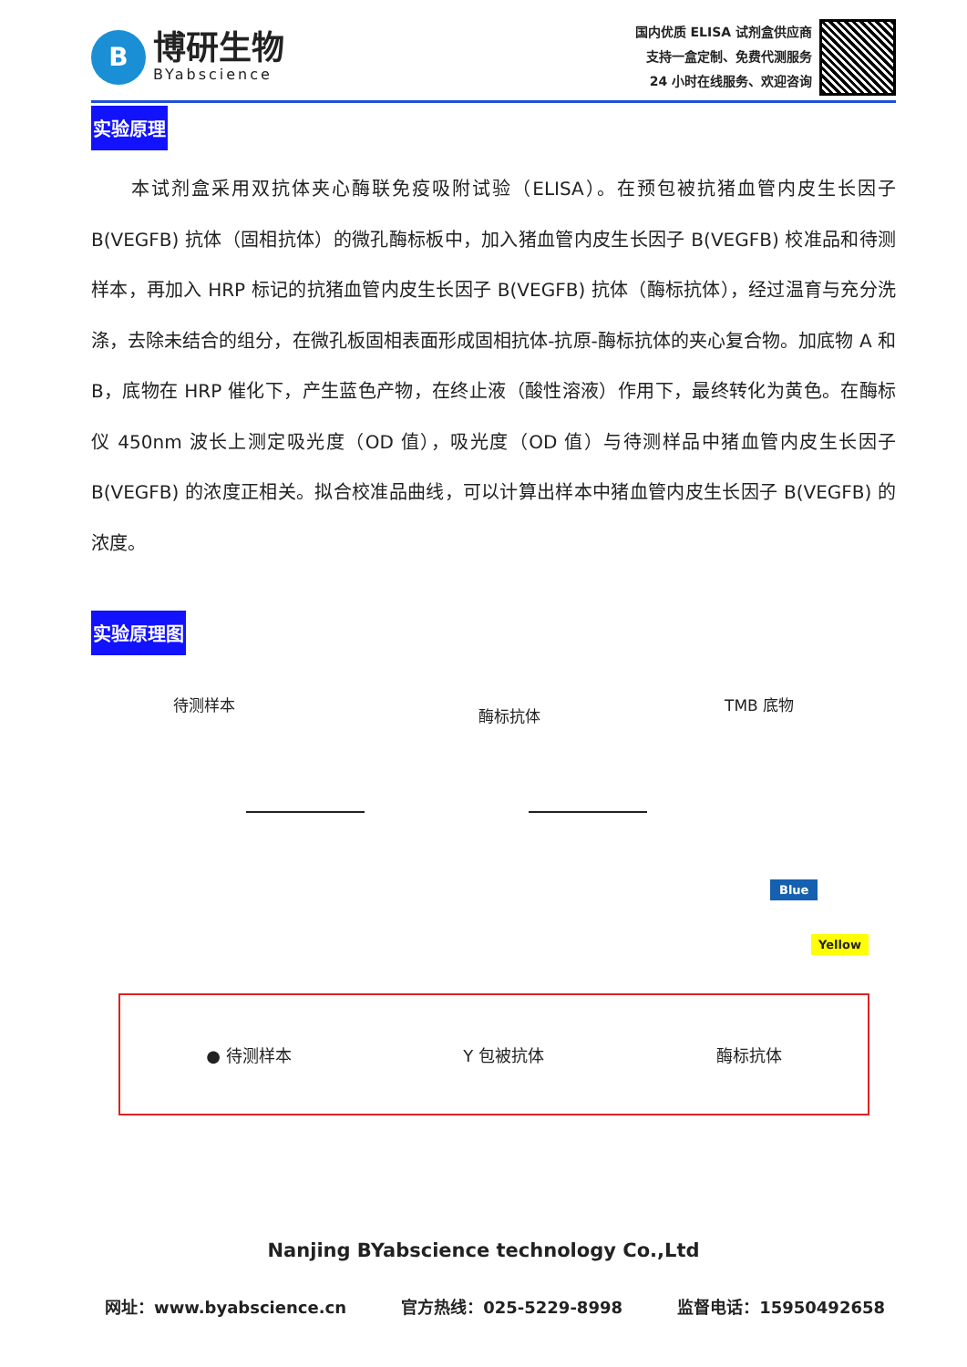B
博研生物
BYabscience
国内优质 ELISA 试剂盒供应商
支持一盒定制、免费代测服务
24 小时在线服务、欢迎咨询
实验原理
　　本试剂盒采用双抗体夹心酶联免疫吸附试验（ELISA）。在预包被抗猪血管内皮生长因子B(VEGFB) 抗体（固相抗体）的微孔酶标板中，加入猪血管内皮生长因子 B(VEGFB) 校准品和待测样本，再加入 HRP 标记的抗猪血管内皮生长因子 B(VEGFB) 抗体（酶标抗体），经过温育与充分洗涤，去除未结合的组分，在微孔板固相表面形成固相抗体-抗原-酶标抗体的夹心复合物。加底物 A 和 B，底物在 HRP 催化下，产生蓝色产物，在终止液（酸性溶液）作用下，最终转化为黄色。在酶标仪 450nm 波长上测定吸光度（OD 值），吸光度（OD 值）与待测样品中猪血管内皮生长因子 B(VEGFB) 的浓度正相关。拟合校准品曲线，可以计算出样本中猪血管内皮生长因子 B(VEGFB) 的浓度。
实验原理图
待测样本
酶标抗体
TMB 底物
Blue
Yellow
● 待测样本 Y 包被抗体 酶标抗体
Nanjing BYabscience technology Co.,Ltd
网址：www.byabscience.cn 官方热线：025-5229-8998 监督电话：15950492658